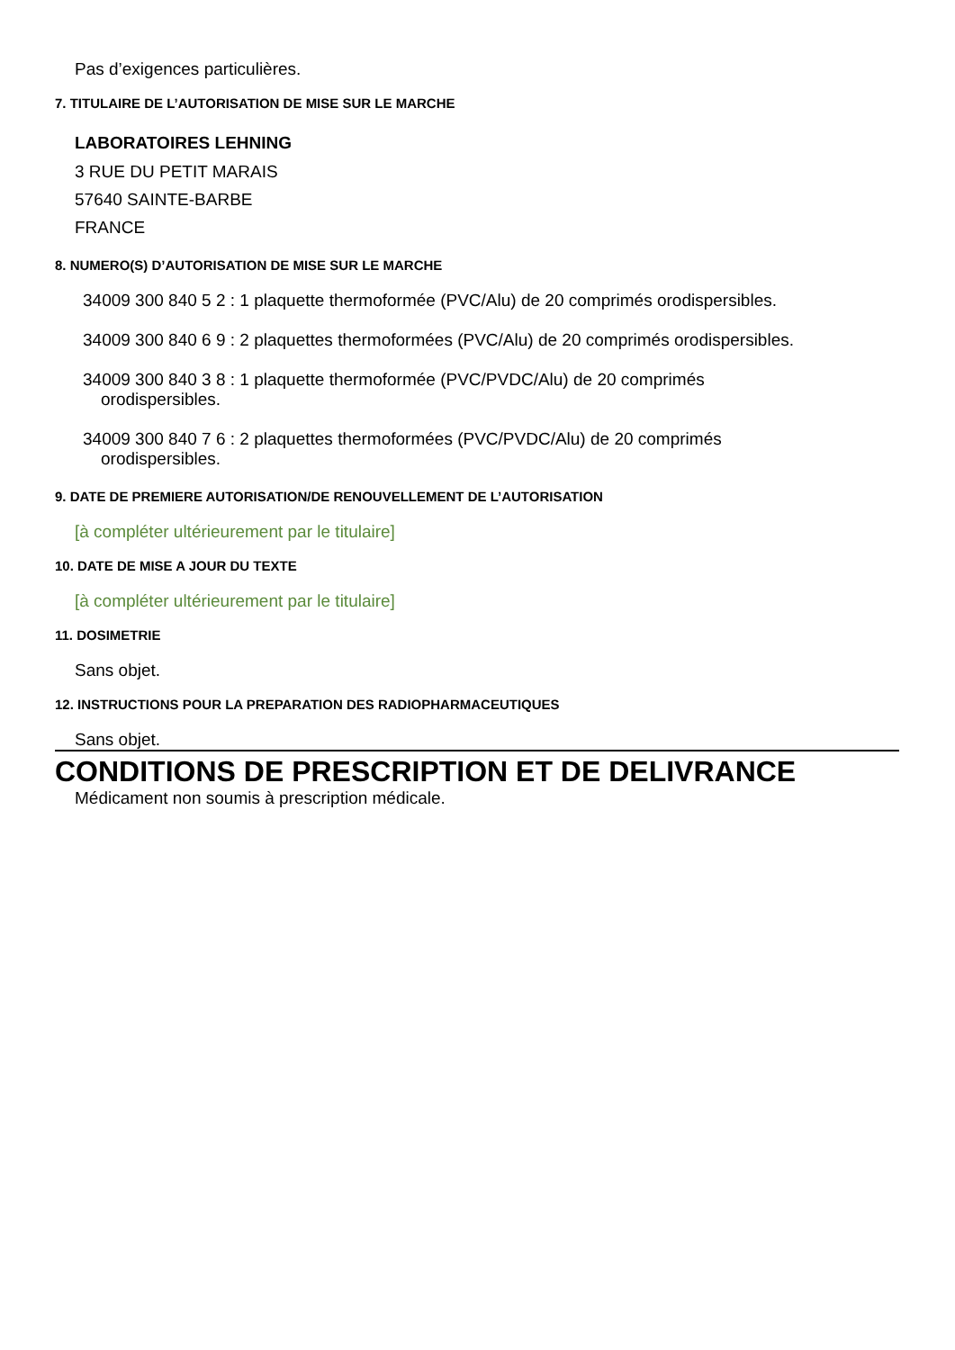Pas d’exigences particulières.
7. TITULAIRE DE L’AUTORISATION DE MISE SUR LE MARCHE
LABORATOIRES LEHNING
3 RUE DU PETIT MARAIS
57640 SAINTE-BARBE
FRANCE
8. NUMERO(S) D’AUTORISATION DE MISE SUR LE MARCHE
34009 300 840 5 2 : 1 plaquette thermoformée (PVC/Alu) de 20 comprimés orodispersibles.
34009 300 840 6 9 : 2 plaquettes thermoformées (PVC/Alu) de 20 comprimés orodispersibles.
34009 300 840 3 8 : 1 plaquette thermoformée (PVC/PVDC/Alu) de 20 comprimés
orodispersibles.
34009 300 840 7 6 : 2 plaquettes thermoformées (PVC/PVDC/Alu) de 20 comprimés
orodispersibles.
9. DATE DE PREMIERE AUTORISATION/DE RENOUVELLEMENT DE L’AUTORISATION
[à compléter ultérieurement par le titulaire]
10. DATE DE MISE A JOUR DU TEXTE
[à compléter ultérieurement par le titulaire]
11. DOSIMETRIE
Sans objet.
12. INSTRUCTIONS POUR LA PREPARATION DES RADIOPHARMACEUTIQUES
Sans objet.
CONDITIONS DE PRESCRIPTION ET DE DELIVRANCE
Médicament non soumis à prescription médicale.